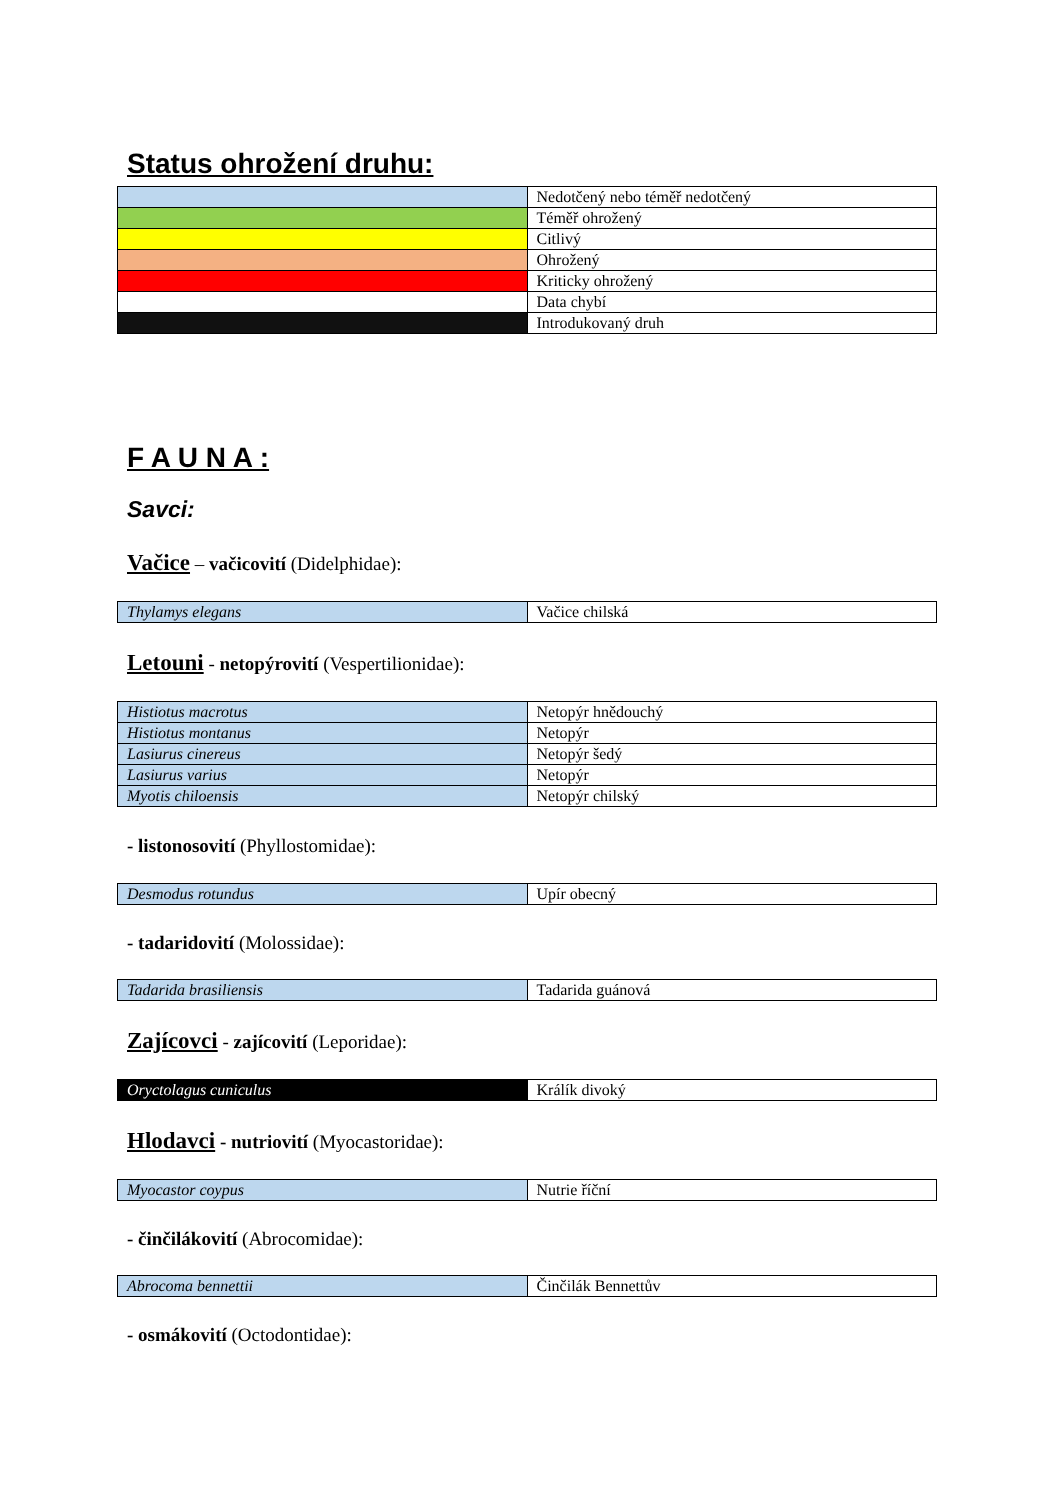Status ohrožení druhu:
| | Nedotčený nebo téměř nedotčený |
| | Téměř ohrožený |
| | Citlivý |
| | Ohrožený |
| | Kriticky ohrožený |
| | Data chybí |
| | Introdukovaný druh |
F A U N A :
Savci:
Vačice – vačicovití (Didelphidae):
| Thylamys elegans | Vačice chilská |
Letouni - netopýrovití (Vespertilionidae):
| Histiotus macrotus | Netopýr hnědouchý |
| Histiotus montanus | Netopýr |
| Lasiurus cinereus | Netopýr šedý |
| Lasiurus varius | Netopýr |
| Myotis chiloensis | Netopýr chilský |
- listonosovití (Phyllostomidae):
| Desmodus rotundus | Upír obecný |
- tadaridovití (Molossidae):
| Tadarida brasiliensis | Tadarida guánová |
Zajícovci - zajícovití (Leporidae):
| Oryctolagus cuniculus | Králík divoký |
Hlodavci - nutriovití (Myocastoridae):
| Myocastor coypus | Nutrie říční |
- činčilákovití (Abrocomidae):
| Abrocoma bennettii | Činčilák Bennettův |
- osmákovití (Octodontidae):